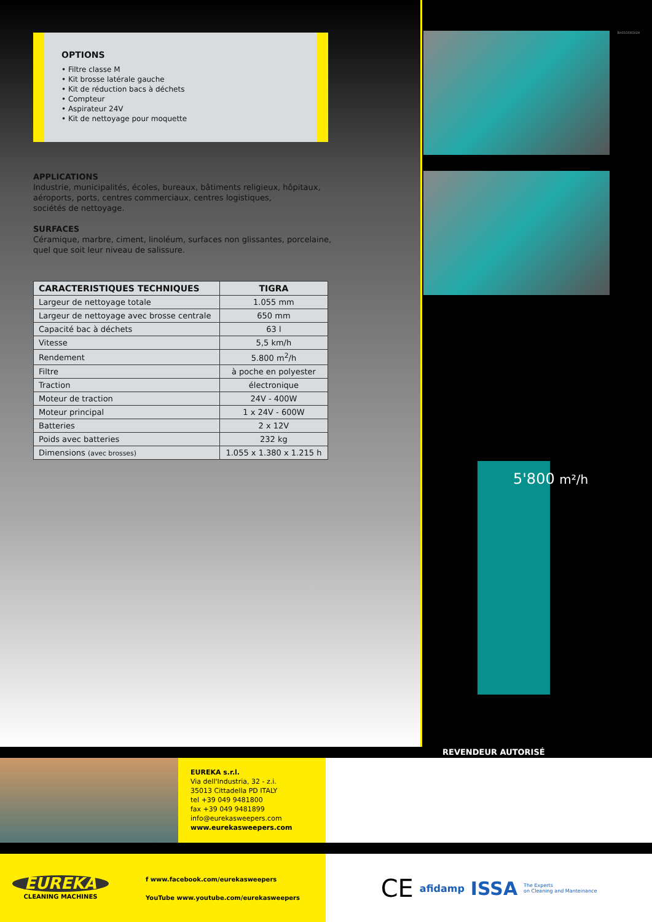OPTIONS
• Filtre classe M
• Kit brosse latérale gauche
• Kit de réduction bacs à déchets
• Compteur
• Aspirateur 24V
• Kit de nettoyage pour moquette
APPLICATIONS
Industrie, municipalités, écoles, bureaux, bâtiments religieux, hôpitaux,
aéroports, ports, centres commerciaux, centres logistiques,
sociétés de nettoyage.
SURFACES
Céramique, marbre, ciment, linoléum, surfaces non glissantes, porcelaine,
quel que soit leur niveau de salissure.
| CARACTERISTIQUES TECHNIQUES | TIGRA |
| --- | --- |
| Largeur de nettoyage totale | 1.055 mm |
| Largeur de nettoyage avec brosse centrale | 650 mm |
| Capacité bac à déchets | 63 l |
| Vitesse | 5,5 km/h |
| Rendement | 5.800 m<sup>2</sup>/h |
| Filtre | à poche en polyester |
| Traction | électronique |
| Moteur de traction | 24V - 400W |
| Moteur principal | 1 x 24V - 600W |
| Batteries | 2 x 12V |
| Poids avec batteries | 232 kg |
| Dimensions (avec brosses) | 1.055 x 1.380 x 1.215 h |
BASSODESIGN
5'800 m²/h
REVENDEUR AUTORISÉ
EUREKA s.r.l.
Via dell'Industria, 32 - z.i.
35013 Cittadella PD ITALY
tel +39 049 9481800
fax +39 049 9481899
info@eurekasweepers.com
www.eurekasweepers.com
EUREKA
CLEANING MACHINES
f www.facebook.com/eurekasweepers
YouTube www.youtube.com/eurekasweepers
CE afidamp ISSA The Experts
on Cleaning and Manteinance